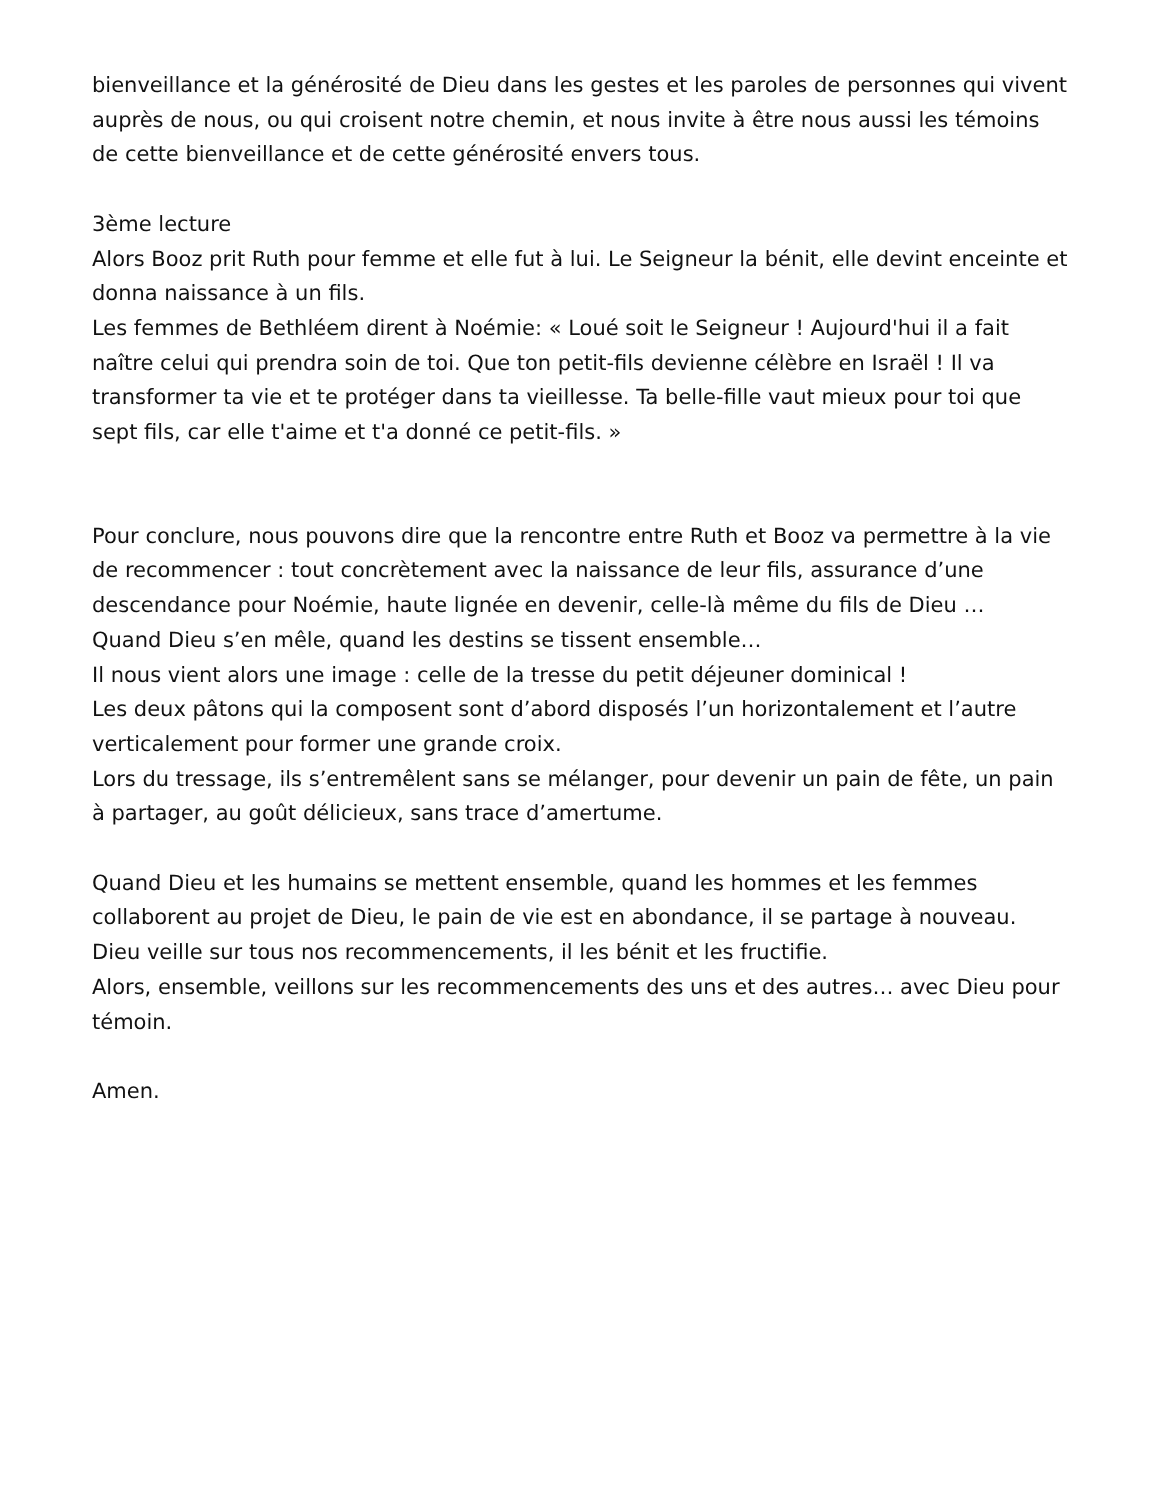bienveillance et la générosité de Dieu dans les gestes et les paroles de personnes qui vivent auprès de nous, ou qui croisent notre chemin, et nous invite à être nous aussi les témoins de cette bienveillance et de cette générosité envers tous.
3ème lecture
Alors Booz prit Ruth pour femme et elle fut à lui. Le Seigneur la bénit, elle devint enceinte et donna naissance à un fils.
Les femmes de Bethléem dirent à Noémie: « Loué soit le Seigneur ! Aujourd'hui il a fait naître celui qui prendra soin de toi. Que ton petit-fils devienne célèbre en Israël ! Il va transformer ta vie et te protéger dans ta vieillesse. Ta belle-fille vaut mieux pour toi que sept fils, car elle t'aime et t'a donné ce petit-fils. »
Pour conclure, nous pouvons dire que la rencontre entre Ruth et Booz va permettre à la vie de recommencer : tout concrètement avec la naissance de leur fils, assurance d’une descendance pour Noémie, haute lignée en devenir, celle-là même du fils de Dieu …
Quand Dieu s’en mêle, quand les destins se tissent ensemble…
Il nous vient alors une image : celle de la tresse du petit déjeuner dominical !
Les deux pâtons qui la composent sont d’abord disposés l’un horizontalement et l’autre verticalement pour former une grande croix.
Lors du tressage, ils s’entremêlent sans se mélanger, pour devenir un pain de fête, un pain à partager, au goût délicieux, sans trace d’amertume.
Quand Dieu et les humains se mettent ensemble, quand les hommes et les femmes collaborent au projet de Dieu, le pain de vie est en abondance, il se partage à nouveau.
Dieu veille sur tous nos recommencements, il les bénit et les fructifie.
Alors, ensemble, veillons sur les recommencements des uns et des autres… avec Dieu pour témoin.
Amen.